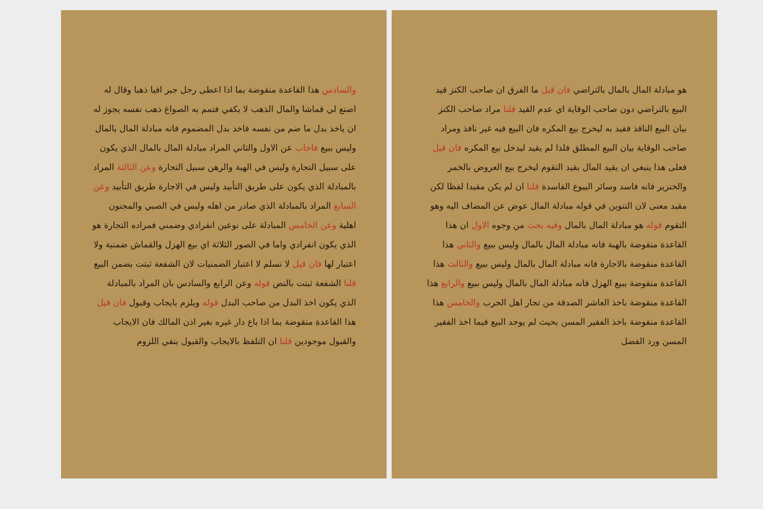هو مبادلة المال بالمال بالتراضي فان قيل ما الفرق ان صاحب الكنز قيد البيع بالتراضي دون صاحب الوقاية اي عدم القيد قلنا مراد صاحب الكنز بيان البيع النافذ فقيد به ليخرج بيع المكره فان البيع فيه غير نافذ ومراد صاحب الوقاية بيان البيع المطلق فلذا لم يقيد ليدخل بيع المكره فان قيل فعلى هذا ينبغي ان يقيد المال بقيد التقوم ليخرج بيع العروض بالخمر والخنزير فانه فاسد وسائر البيوع الفاسدة قلنا ان لم يكن مقيدا لفظا لكن مقيد معنى لان التنوين في قوله مبادلة المال عوض عن المضاف اليه وهو التقوم قوله هو مبادلة المال بالمال وفيه بحث من وجوه الاول ان هذا القاعدة منقوضة بالهبة فانه مبادلة المال بالمال وليس ببيع والثاني هذا القاعدة منقوضة بالاجارة فانه مبادلة المال بالمال وليس ببيع والثالث هذا القاعدة منقوضة ببيع الهزل فانه مبادلة المال بالمال وليس ببيع والرابع هذا القاعدة منقوضة باخذ العاشر الصدقة من تجار اهل الحرب والخامس هذا القاعدة منقوضة باخذ الفقير المسن بحيث لم يوجد البيع فيما اخذ الفقير المسن ورد الفضل
والسادس هذا القاعدة منقوضة بما اذا اعطى رجل جبر افيا ذهبا وقال له اصنع لي قماشا والمال الذهب لا يكفي فتمم به الصواغ ذهب نفسه يجوز له ان ياخذ بدل ما ضم من نفسه فاخذ بدل المضموم فانه مبادلة المال بالمال وليس ببيع فاجاب عن الاول والثاني المراد مبادلة المال بالمال الذي يكون على سبيل التجارة وليس في الهبة والرهن سبيل التجارة وعن الثالثة المراد بالمبادلة الذي يكون على طريق التأبيد وليس في الاجارة طريق التأبيد وعن السابع المراد بالمبادلة الذي صادر من اهله وليس في الصبي والمجنون اهلية وعن الخامس المبادلة على نوعين انفرادي وضمني فمراده التجارة هو الذي يكون انفرادي واما في الصور الثلاثة اي بيع الهزل والقماش ضمنية ولا اعتبار لها فان قيل لا نسلم لا اعتبار الضمنيات لان الشفعة ثبتت بضمن البيع قلنا الشفعة ثبتت بالنص قوله وعن الرابع والسادس بان المراد بالمبادلة الذي يكون اخذ البدل من صاحب البدل قوله ويلزم بايجاب وقبول فان قيل هذا القاعدة منقوضة بما اذا باع دار غيره بغير اذن المالك فان الايجاب والقبول موجودين قلنا ان التلفظ بالايجاب والقبول ينفي اللزوم